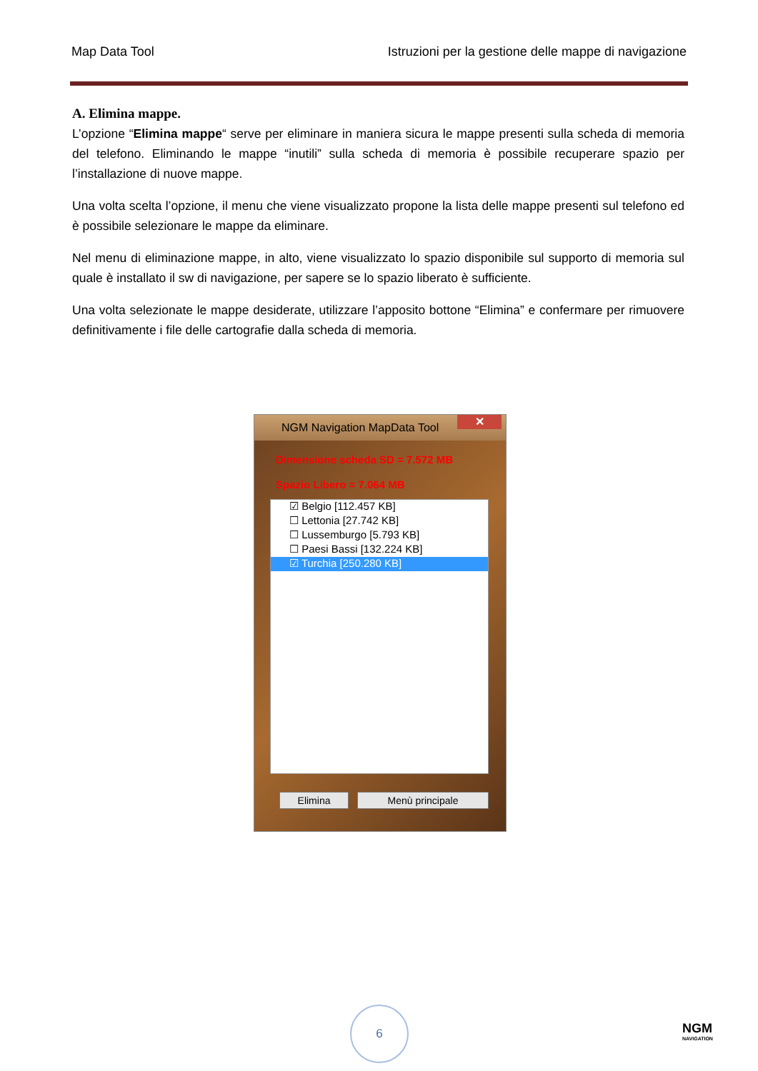Map Data Tool Istruzioni per la gestione delle mappe di navigazione
A. Elimina mappe.
L’opzione “Elimina mappe“ serve per eliminare in maniera sicura le mappe presenti sulla scheda di memoria del telefono. Eliminando le mappe “inutili” sulla scheda di memoria è possibile recuperare spazio per l’installazione di nuove mappe.
Una volta scelta l’opzione, il menu che viene visualizzato propone la lista delle mappe presenti sul telefono ed è possibile selezionare le mappe da eliminare.
Nel menu di eliminazione mappe, in alto, viene visualizzato lo spazio disponibile sul supporto di memoria sul quale è installato il sw di navigazione, per sapere se lo spazio liberato è sufficiente.
Una volta selezionate le mappe desiderate, utilizzare l’apposito bottone “Elimina” e confermare per rimuovere definitivamente i file delle cartografie dalla scheda di memoria.
NGM Navigation MapData Tool
✕
Dimensione scheda SD = 7.572 MB
Spazio Libero = 7.064 MB
☑ Belgio [112.457 KB]
☐ Lettonia [27.742 KB]
☐ Lussemburgo [5.793 KB]
☐ Paesi Bassi [132.224 KB]
☑ Turchia [250.280 KB]
Elimina Menù principale
6
NGM
NAVIGATION